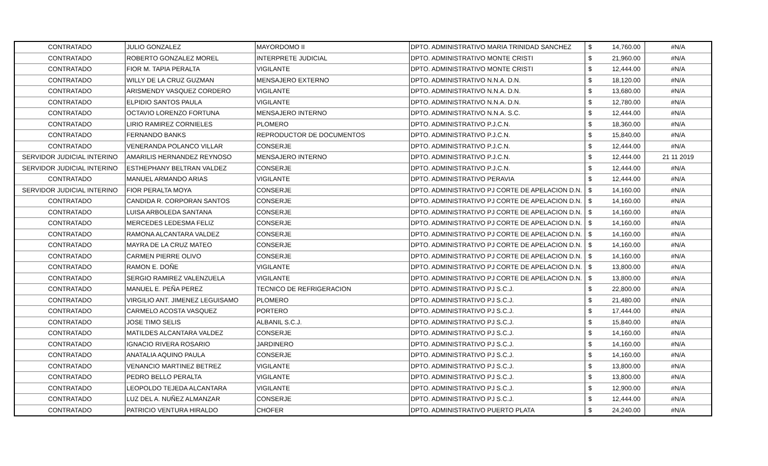| CONTRATADO | JULIO GONZALEZ | MAYORDOMO II | DPTO. ADMINISTRATIVO MARIA TRINIDAD SANCHEZ | $ | 14,760.00 | #N/A |
| CONTRATADO | ROBERTO GONZALEZ MOREL | INTERPRETE JUDICIAL | DPTO. ADMINISTRATIVO MONTE CRISTI | $ | 21,960.00 | #N/A |
| CONTRATADO | FIOR M. TAPIA PERALTA | VIGILANTE | DPTO. ADMINISTRATIVO MONTE CRISTI | $ | 12,444.00 | #N/A |
| CONTRATADO | WILLY DE LA CRUZ GUZMAN | MENSAJERO EXTERNO | DPTO. ADMINISTRATIVO N.N.A. D.N. | $ | 18,120.00 | #N/A |
| CONTRATADO | ARISMENDY VASQUEZ CORDERO | VIGILANTE | DPTO. ADMINISTRATIVO N.N.A. D.N. | $ | 13,680.00 | #N/A |
| CONTRATADO | ELPIDIO SANTOS PAULA | VIGILANTE | DPTO. ADMINISTRATIVO N.N.A. D.N. | $ | 12,780.00 | #N/A |
| CONTRATADO | OCTAVIO LORENZO FORTUNA | MENSAJERO INTERNO | DPTO. ADMINISTRATIVO N.N.A. S.C. | $ | 12,444.00 | #N/A |
| CONTRATADO | LIRIO RAMIREZ CORNIELES | PLOMERO | DPTO. ADMINISTRATIVO P.J.C.N. | $ | 18,360.00 | #N/A |
| CONTRATADO | FERNANDO BANKS | REPRODUCTOR DE DOCUMENTOS | DPTO. ADMINISTRATIVO P.J.C.N. | $ | 15,840.00 | #N/A |
| CONTRATADO | VENERANDA POLANCO VILLAR | CONSERJE | DPTO. ADMINISTRATIVO P.J.C.N. | $ | 12,444.00 | #N/A |
| SERVIDOR JUDICIAL INTERINO | AMARILIS HERNANDEZ REYNOSO | MENSAJERO INTERNO | DPTO. ADMINISTRATIVO P.J.C.N. | $ | 12,444.00 | 21 11 2019 |
| SERVIDOR JUDICIAL INTERINO | ESTHEPHANY BELTRAN VALDEZ | CONSERJE | DPTO. ADMINISTRATIVO P.J.C.N. | $ | 12,444.00 | #N/A |
| CONTRATADO | MANUEL ARMANDO ARIAS | VIGILANTE | DPTO. ADMINISTRATIVO PERAVIA | $ | 12,444.00 | #N/A |
| SERVIDOR JUDICIAL INTERINO | FIOR PERALTA MOYA | CONSERJE | DPTO. ADMINISTRATIVO PJ CORTE DE APELACION D.N. | $ | 14,160.00 | #N/A |
| CONTRATADO | CANDIDA R. CORPORAN SANTOS | CONSERJE | DPTO. ADMINISTRATIVO PJ CORTE DE APELACION D.N. | $ | 14,160.00 | #N/A |
| CONTRATADO | LUISA ARBOLEDA SANTANA | CONSERJE | DPTO. ADMINISTRATIVO PJ CORTE DE APELACION D.N. | $ | 14,160.00 | #N/A |
| CONTRATADO | MERCEDES LEDESMA FELIZ | CONSERJE | DPTO. ADMINISTRATIVO PJ CORTE DE APELACION D.N. | $ | 14,160.00 | #N/A |
| CONTRATADO | RAMONA ALCANTARA VALDEZ | CONSERJE | DPTO. ADMINISTRATIVO PJ CORTE DE APELACION D.N. | $ | 14,160.00 | #N/A |
| CONTRATADO | MAYRA DE LA CRUZ MATEO | CONSERJE | DPTO. ADMINISTRATIVO PJ CORTE DE APELACION D.N. | $ | 14,160.00 | #N/A |
| CONTRATADO | CARMEN PIERRE OLIVO | CONSERJE | DPTO. ADMINISTRATIVO PJ CORTE DE APELACION D.N. | $ | 14,160.00 | #N/A |
| CONTRATADO | RAMON E. DOÑE | VIGILANTE | DPTO. ADMINISTRATIVO PJ CORTE DE APELACION D.N. | $ | 13,800.00 | #N/A |
| CONTRATADO | SERGIO RAMIREZ VALENZUELA | VIGILANTE | DPTO. ADMINISTRATIVO PJ CORTE DE APELACION D.N. | $ | 13,800.00 | #N/A |
| CONTRATADO | MANUEL E. PEÑA PEREZ | TECNICO DE REFRIGERACION | DPTO. ADMINISTRATIVO PJ S.C.J. | $ | 22,800.00 | #N/A |
| CONTRATADO | VIRGILIO ANT. JIMENEZ LEGUISAMO | PLOMERO | DPTO. ADMINISTRATIVO PJ S.C.J. | $ | 21,480.00 | #N/A |
| CONTRATADO | CARMELO ACOSTA VASQUEZ | PORTERO | DPTO. ADMINISTRATIVO PJ S.C.J. | $ | 17,444.00 | #N/A |
| CONTRATADO | JOSE TIMO SELIS | ALBANIL S.C.J. | DPTO. ADMINISTRATIVO PJ S.C.J. | $ | 15,840.00 | #N/A |
| CONTRATADO | MATILDES ALCANTARA VALDEZ | CONSERJE | DPTO. ADMINISTRATIVO PJ S.C.J. | $ | 14,160.00 | #N/A |
| CONTRATADO | IGNACIO RIVERA ROSARIO | JARDINERO | DPTO. ADMINISTRATIVO PJ S.C.J. | $ | 14,160.00 | #N/A |
| CONTRATADO | ANATALIA AQUINO PAULA | CONSERJE | DPTO. ADMINISTRATIVO PJ S.C.J. | $ | 14,160.00 | #N/A |
| CONTRATADO | VENANCIO MARTINEZ BETREZ | VIGILANTE | DPTO. ADMINISTRATIVO PJ S.C.J. | $ | 13,800.00 | #N/A |
| CONTRATADO | PEDRO BELLO PERALTA | VIGILANTE | DPTO. ADMINISTRATIVO PJ S.C.J. | $ | 13,800.00 | #N/A |
| CONTRATADO | LEOPOLDO TEJEDA ALCANTARA | VIGILANTE | DPTO. ADMINISTRATIVO PJ S.C.J. | $ | 12,900.00 | #N/A |
| CONTRATADO | LUZ DEL A. NUÑEZ ALMANZAR | CONSERJE | DPTO. ADMINISTRATIVO PJ S.C.J. | $ | 12,444.00 | #N/A |
| CONTRATADO | PATRICIO VENTURA HIRALDO | CHOFER | DPTO. ADMINISTRATIVO PUERTO PLATA | $ | 24,240.00 | #N/A |